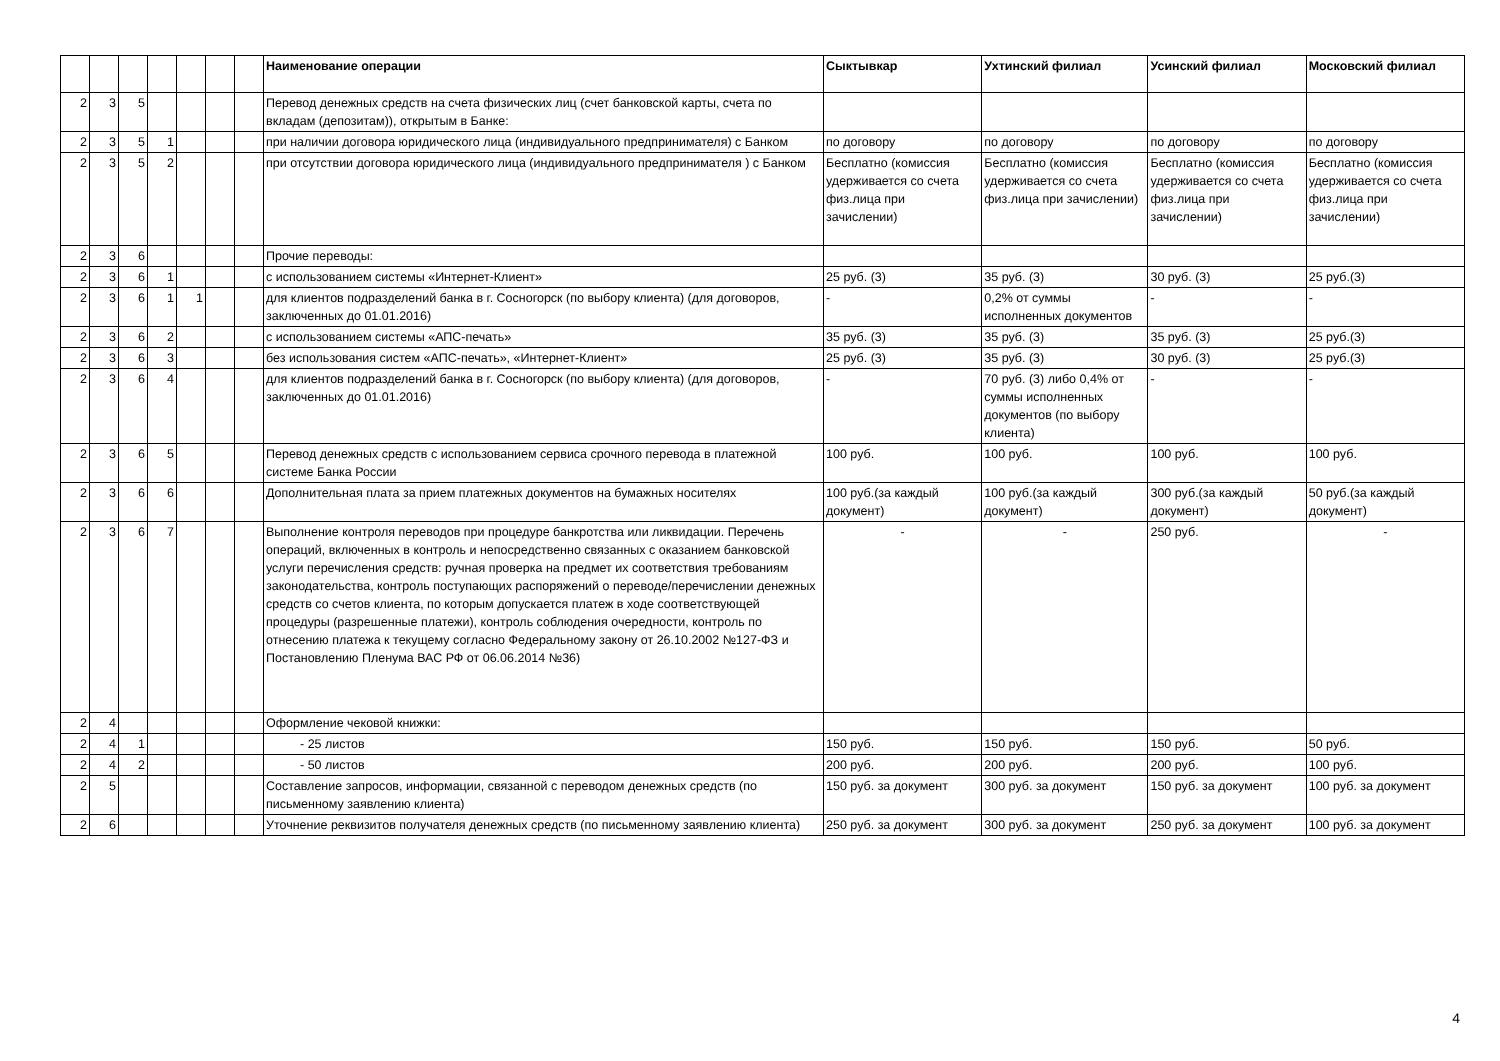| | | | | | | | Наименование операции | Сыктывкар | Ухтинский филиал | Усинский филиал | Московский филиал |
| --- | --- | --- | --- | --- | --- | --- | --- | --- | --- | --- | --- |
| 2 | 3 | 5 | | | | | Перевод денежных средств на счета физических лиц (счет банковской карты, счета по вкладам (депозитам)), открытым в Банке: | | | | |
| 2 | 3 | 5 | 1 | | | | при наличии договора юридического лица (индивидуального предпринимателя) с Банком | по договору | по договору | по договору | по договору |
| 2 | 3 | 5 | 2 | | | | при отсутствии договора юридического лица (индивидуального предпринимателя ) с Банком | Бесплатно (комиссия удерживается со счета физ.лица при зачислении) | Бесплатно (комиссия удерживается со счета физ.лица при зачислении) | Бесплатно (комиссия удерживается со счета физ.лица при зачислении) | Бесплатно (комиссия удерживается со счета физ.лица при зачислении) |
| 2 | 3 | 6 | | | | | Прочие переводы: | | | | |
| 2 | 3 | 6 | 1 | | | | с использованием системы «Интернет-Клиент» | 25 руб. (3) | 35 руб. (3) | 30 руб. (3) | 25 руб.(3) |
| 2 | 3 | 6 | 1 | 1 | | | для клиентов подразделений банка в г. Сосногорск (по выбору клиента) (для договоров, заключенных до 01.01.2016) | - | 0,2% от суммы исполненных документов | - | - |
| 2 | 3 | 6 | 2 | | | | с использованием системы «АПС-печать» | 35 руб. (3) | 35 руб. (3) | 35 руб. (3) | 25 руб.(3) |
| 2 | 3 | 6 | 3 | | | | без использования систем «АПС-печать», «Интернет-Клиент» | 25 руб. (3) | 35 руб. (3) | 30 руб. (3) | 25 руб.(3) |
| 2 | 3 | 6 | 4 | | | | для клиентов подразделений банка в г. Сосногорск (по выбору клиента) (для договоров, заключенных до 01.01.2016) | - | 70 руб. (3) либо 0,4% от суммы исполненных документов (по выбору клиента) | - | - |
| 2 | 3 | 6 | 5 | | | | Перевод денежных средств с использованием сервиса срочного перевода в платежной системе Банка России | 100 руб. | 100 руб. | 100 руб. | 100 руб. |
| 2 | 3 | 6 | 6 | | | | Дополнительная плата за прием платежных документов на бумажных носителях | 100 руб.(за каждый документ) | 100 руб.(за каждый документ) | 300 руб.(за каждый документ) | 50 руб.(за каждый документ) |
| 2 | 3 | 6 | 7 | | | | Выполнение контроля переводов при процедуре банкротства или ликвидации. Перечень операций, включенных в контроль и непосредственно связанных с оказанием банковской услуги перечисления средств: ручная проверка на предмет их соответствия требованиям законодательства, контроль поступающих распоряжений о переводе/перечислении денежных средств со счетов клиента, по которым допускается платеж в ходе соответствующей процедуры (разрешенные платежи), контроль соблюдения очередности, контроль по отнесению платежа к текущему согласно Федеральному закону от 26.10.2002 №127-ФЗ и Постановлению Пленума ВАС РФ от 06.06.2014 №36) | - | - | 250 руб. | - |
| 2 | 4 | | | | | | Оформление чековой книжки: | | | | |
| 2 | 4 | 1 | | | | | - 25 листов | 150 руб. | 150 руб. | 150 руб. | 50 руб. |
| 2 | 4 | 2 | | | | | - 50 листов | 200 руб. | 200 руб. | 200 руб. | 100 руб. |
| 2 | 5 | | | | | | Составление запросов, информации, связанной с переводом денежных средств (по письменному заявлению клиента) | 150 руб. за документ | 300 руб. за документ | 150 руб. за документ | 100 руб. за документ |
| 2 | 6 | | | | | | Уточнение реквизитов получателя денежных средств (по письменному заявлению клиента) | 250 руб. за документ | 300 руб. за документ | 250 руб. за документ | 100 руб. за документ |
4